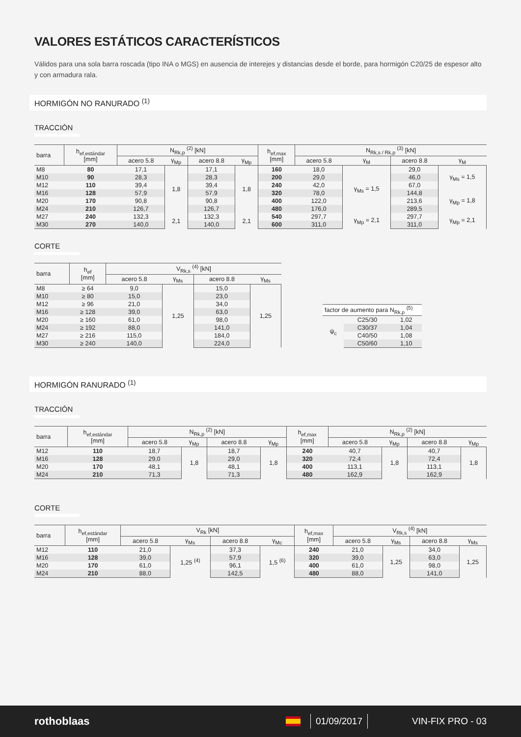VALORES ESTÁTICOS CARACTERÍSTICOS
Válidos para una sola barra roscada (tipo INA o MGS) en ausencia de interejes y distancias desde el borde, para hormigón C20/25 de espesor alto y con armadura rala.
HORMIGÓN NO RANURADO <sup>(1)</sup>
TRACCIÓN
| barra | h<sub>ef,estándar</sub> [mm] | N<sub>Rk,p</sub> <sup>(2)</sup> [kN] | | | | h<sub>ef,max</sub> [mm] | N<sub>Rk,s / Rk,p</sub> <sup>(3)</sup> [kN] | | | |
| --- | --- | --- | --- | --- | --- | --- | --- | --- | --- | --- |
| | | acero 5.8 | γ<sub>Mp</sub> | acero 8.8 | γ<sub>Mp</sub> | | acero 5.8 | γ<sub>M</sub> | acero 8.8 | γ<sub>M</sub> |
| M8 | 80 | 17,1 | 1,8 | 17,1 | 1,8 | 160 | 18,0 | γ<sub>Ms</sub> = 1,5 | 29,0 | γ<sub>Ms</sub> = 1,5 |
| M10 | 90 | 28,3 | | 28,3 | | 200 | 29,0 | | 46,0 | |
| M12 | 110 | 39,4 | | 39,4 | | 240 | 42,0 | | 67,0 | |
| M16 | 128 | 57,9 | | 57,9 | | 320 | 78,0 | | 144,8 | γ<sub>Mp</sub> = 1,8 |
| M20 | 170 | 90,8 | | 90,8 | | 400 | 122,0 | | 213,6 | |
| M24 | 210 | 126,7 | | 126,7 | | 480 | 176,0 | | 289,5 | |
| M27 | 240 | 132,3 | 2,1 | 132,3 | 2,1 | 540 | 297,7 | γ<sub>Mp</sub> = 2,1 | 297,7 | γ<sub>Mp</sub> = 2,1 |
| M30 | 270 | 140,0 | | 140,0 | | 600 | 311,0 | | 311,0 | |
CORTE
| barra | h<sub>ef</sub> [mm] | V<sub>Rk,s</sub> <sup>(4)</sup> [kN] | | | |
| --- | --- | --- | --- | --- | --- |
| | | acero 5.8 | γ<sub>Ms</sub> | acero 8.8 | γ<sub>Ms</sub> |
| M8 | ≥ 64 | 9,0 | 1,25 | 15,0 | 1,25 |
| M10 | ≥ 80 | 15,0 | | 23,0 | |
| M12 | ≥ 96 | 21,0 | | 34,0 | |
| M16 | ≥ 128 | 39,0 | | 63,0 | |
| M20 | ≥ 160 | 61,0 | | 98,0 | |
| M24 | ≥ 192 | 88,0 | | 141,0 | |
| M27 | ≥ 216 | 115,0 | | 184,0 | |
| M30 | ≥ 240 | 140,0 | | 224,0 | |
| factor de aumento para N<sub>Rk,p</sub> <sup>(5)</sup> | | |
| --- | --- | --- |
| ψ<sub>c</sub> | C25/30 | 1,02 |
| | C30/37 | 1,04 |
| | C40/50 | 1,08 |
| | C50/60 | 1,10 |
HORMIGÓN RANURADO <sup>(1)</sup>
TRACCIÓN
| barra | h<sub>ef,estándar</sub> [mm] | N<sub>Rk,p</sub> <sup>(2)</sup> [kN] | | | | h<sub>ef,max</sub> [mm] | N<sub>Rk,p</sub> <sup>(2)</sup> [kN] | | | |
| --- | --- | --- | --- | --- | --- | --- | --- | --- | --- | --- |
| | | acero 5.8 | γ<sub>Mp</sub> | acero 8.8 | γ<sub>Mp</sub> | | acero 5.8 | γ<sub>Mp</sub> | acero 8.8 | γ<sub>Mp</sub> |
| M12 | 110 | 18,7 | 1,8 | 18,7 | 1,8 | 240 | 40,7 | 1,8 | 40,7 | 1,8 |
| M16 | 128 | 29,0 | | 29,0 | | 320 | 72,4 | | 72,4 | |
| M20 | 170 | 48,1 | | 48,1 | | 400 | 113,1 | | 113,1 | |
| M24 | 210 | 71,3 | | 71,3 | | 480 | 162,9 | | 162,9 | |
CORTE
| barra | h<sub>ef,estándar</sub> [mm] | V<sub>Rk</sub> [kN] | | | | h<sub>ef,max</sub> [mm] | V<sub>Rk,s</sub> <sup>(4)</sup> [kN] | | | |
| --- | --- | --- | --- | --- | --- | --- | --- | --- | --- | --- |
| | | acero 5.8 | γ<sub>Ms</sub> | acero 8.8 | γ<sub>Mc</sub> | | acero 5.8 | γ<sub>Ms</sub> | acero 8.8 | γ<sub>Ms</sub> |
| M12 | 110 | 21,0 | 1,25 <sup>(4)</sup> | 37,3 | 1,5 <sup>(6)</sup> | 240 | 21,0 | 1,25 | 34,0 | 1,25 |
| M16 | 128 | 39,0 | | 57,9 | | 320 | 39,0 | | 63,0 | |
| M20 | 170 | 61,0 | | 96,1 | | 400 | 61,0 | | 98,0 | |
| M24 | 210 | 88,0 | | 142,5 | | 480 | 88,0 | | 141,0 | |
rothoblaas 01/09/2017 VIN-FIX PRO - 03